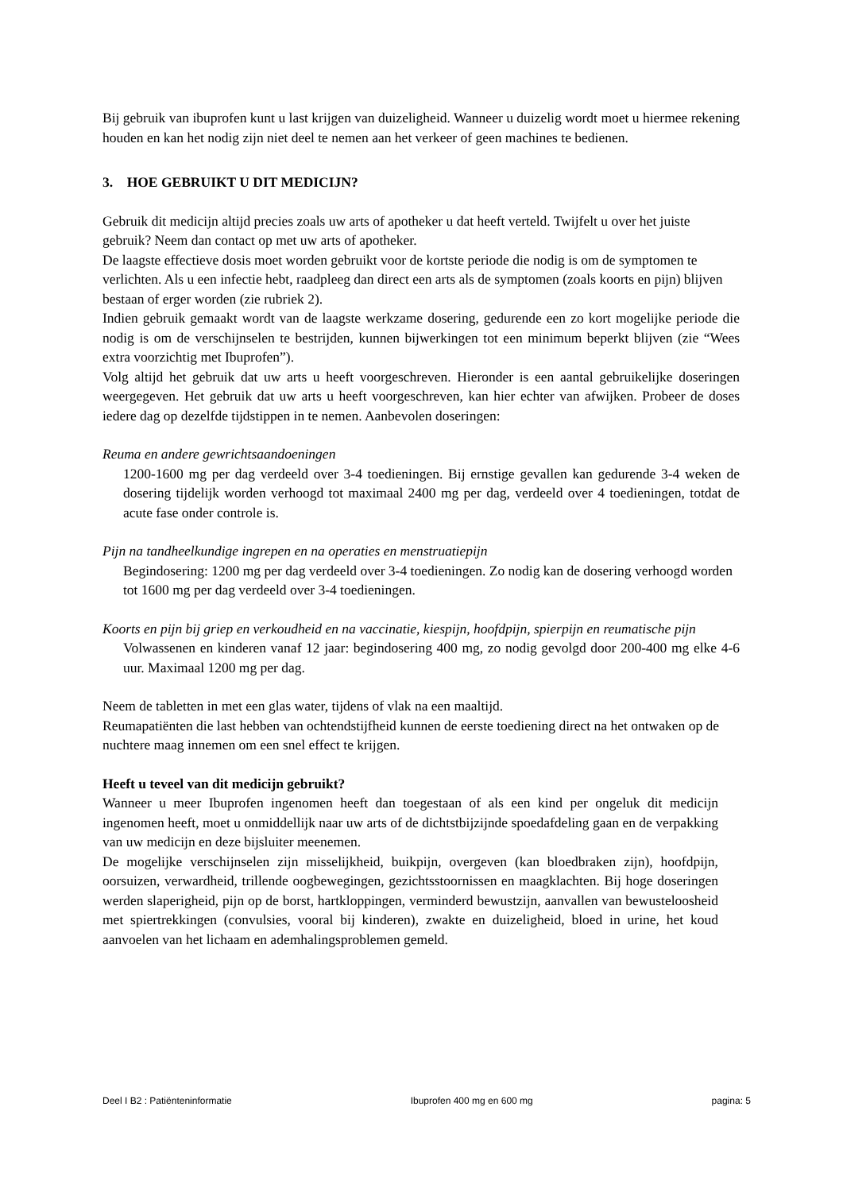Bij gebruik van ibuprofen kunt u last krijgen van duizeligheid. Wanneer u duizelig wordt moet u hiermee rekening houden en kan het nodig zijn niet deel te nemen aan het verkeer of geen machines te bedienen.
3. HOE GEBRUIKT U DIT MEDICIJN?
Gebruik dit medicijn altijd precies zoals uw arts of apotheker u dat heeft verteld. Twijfelt u over het juiste gebruik? Neem dan contact op met uw arts of apotheker.
De laagste effectieve dosis moet worden gebruikt voor de kortste periode die nodig is om de symptomen te verlichten. Als u een infectie hebt, raadpleeg dan direct een arts als de symptomen (zoals koorts en pijn) blijven bestaan of erger worden (zie rubriek 2).
Indien gebruik gemaakt wordt van de laagste werkzame dosering, gedurende een zo kort mogelijke periode die nodig is om de verschijnselen te bestrijden, kunnen bijwerkingen tot een minimum beperkt blijven (zie “Wees extra voorzichtig met Ibuprofen”).
Volg altijd het gebruik dat uw arts u heeft voorgeschreven. Hieronder is een aantal gebruikelijke doseringen weergegeven. Het gebruik dat uw arts u heeft voorgeschreven, kan hier echter van afwijken. Probeer de doses iedere dag op dezelfde tijdstippen in te nemen. Aanbevolen doseringen:
Reuma en andere gewrichtsaandoeningen
1200-1600 mg per dag verdeeld over 3-4 toedieningen. Bij ernstige gevallen kan gedurende 3-4 weken de dosering tijdelijk worden verhoogd tot maximaal 2400 mg per dag, verdeeld over 4 toedieningen, totdat de acute fase onder controle is.
Pijn na tandheelkundige ingrepen en na operaties en menstruatiepijn
Begindosering: 1200 mg per dag verdeeld over 3-4 toedieningen. Zo nodig kan de dosering verhoogd worden tot 1600 mg per dag verdeeld over 3-4 toedieningen.
Koorts en pijn bij griep en verkoudheid en na vaccinatie, kiespijn, hoofdpijn, spierpijn en reumatische pijn
Volwassenen en kinderen vanaf 12 jaar: begindosering 400 mg, zo nodig gevolgd door 200-400 mg elke 4-6 uur. Maximaal 1200 mg per dag.
Neem de tabletten in met een glas water, tijdens of vlak na een maaltijd.
Reumapatiënten die last hebben van ochtendstijfheid kunnen de eerste toediening direct na het ontwaken op de nuchtere maag innemen om een snel effect te krijgen.
Heeft u teveel van dit medicijn gebruikt?
Wanneer u meer Ibuprofen ingenomen heeft dan toegestaan of als een kind per ongeluk dit medicijn ingenomen heeft, moet u onmiddellijk naar uw arts of de dichtstbijzijnde spoedafdeling gaan en de verpakking van uw medicijn en deze bijsluiter meenemen.
De mogelijke verschijnselen zijn misselijkheid, buikpijn, overgeven (kan bloedbraken zijn), hoofdpijn, oorsuizen, verwardheid, trillende oogbewegingen, gezichtsstoornissen en maagklachten. Bij hoge doseringen werden slaperigheid, pijn op de borst, hartkloppingen, verminderd bewustzijn, aanvallen van bewusteloosheid met spiertrekkingen (convulsies, vooral bij kinderen), zwakte en duizeligheid, bloed in urine, het koud aanvoelen van het lichaam en ademhalingsproblemen gemeld.
Deel I B2 : Patiënteninformatie Ibuprofen 400 mg en 600 mg pagina: 5